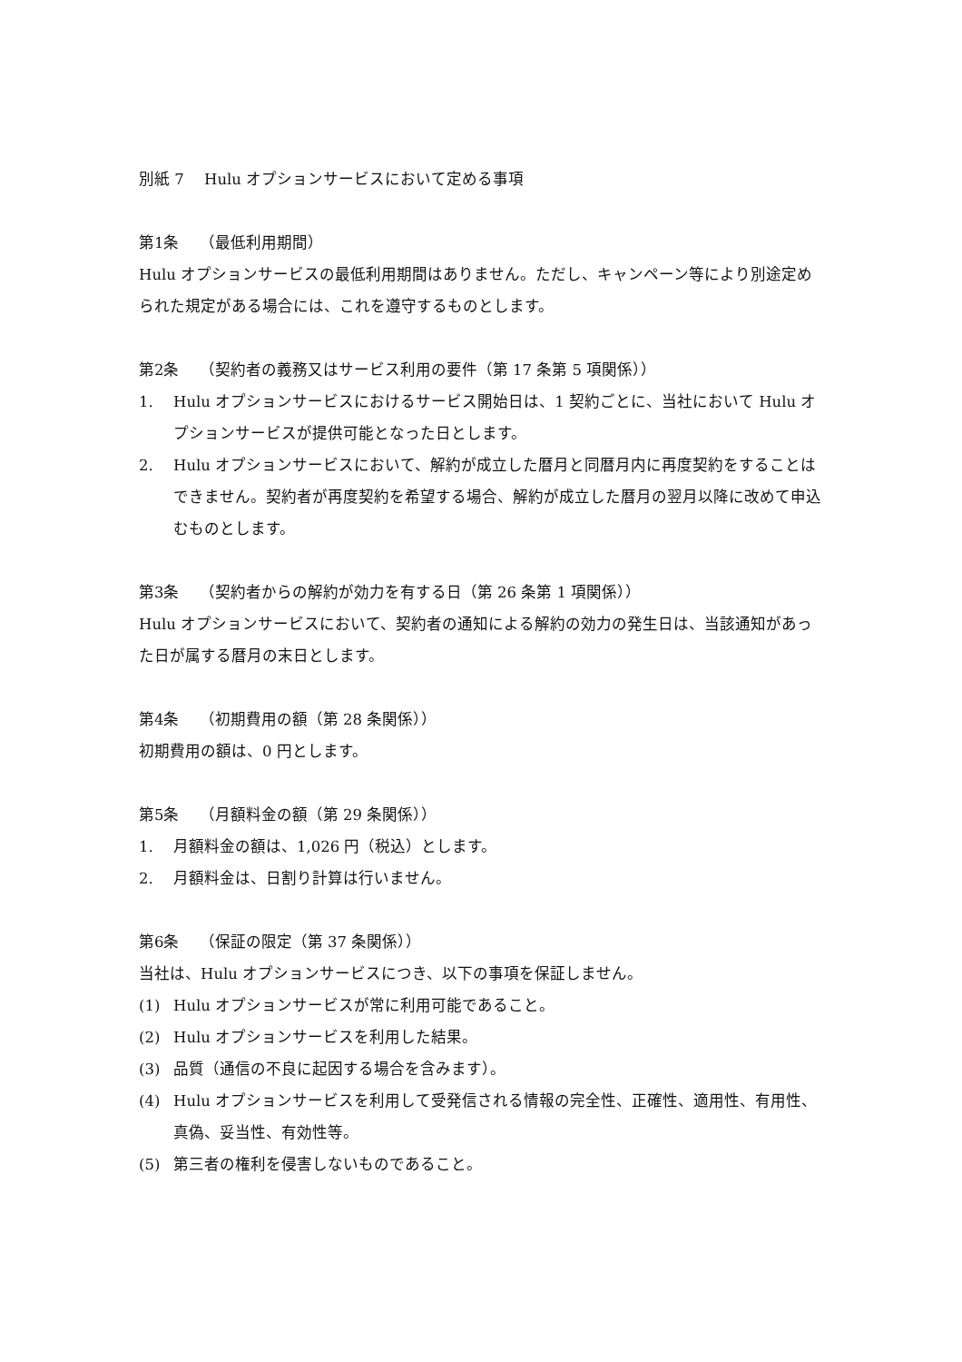別紙 7　 Hulu オプションサービスにおいて定める事項
第1条　 （最低利用期間）
Hulu オプションサービスの最低利用期間はありません。ただし、キャンペーン等により別途定められた規定がある場合には、これを遵守するものとします。
第2条　 （契約者の義務又はサービス利用の要件（第 17 条第 5 項関係））
1. Hulu オプションサービスにおけるサービス開始日は、1 契約ごとに、当社において Hulu オプションサービスが提供可能となった日とします。
2. Hulu オプションサービスにおいて、解約が成立した暦月と同暦月内に再度契約をすることはできません。契約者が再度契約を希望する場合、解約が成立した暦月の翌月以降に改めて申込むものとします。
第3条　 （契約者からの解約が効力を有する日（第 26 条第 1 項関係））
Hulu オプションサービスにおいて、契約者の通知による解約の効力の発生日は、当該通知があった日が属する暦月の末日とします。
第4条　 （初期費用の額（第 28 条関係））
初期費用の額は、0 円とします。
第5条　 （月額料金の額（第 29 条関係））
1. 月額料金の額は、1,026 円（税込）とします。
2. 月額料金は、日割り計算は行いません。
第6条　 （保証の限定（第 37 条関係））
当社は、Hulu オプションサービスにつき、以下の事項を保証しません。
(1) Hulu オプションサービスが常に利用可能であること。
(2) Hulu オプションサービスを利用した結果。
(3) 品質（通信の不良に起因する場合を含みます）。
(4) Hulu オプションサービスを利用して受発信される情報の完全性、正確性、適用性、有用性、真偽、妥当性、有効性等。
(5) 第三者の権利を侵害しないものであること。